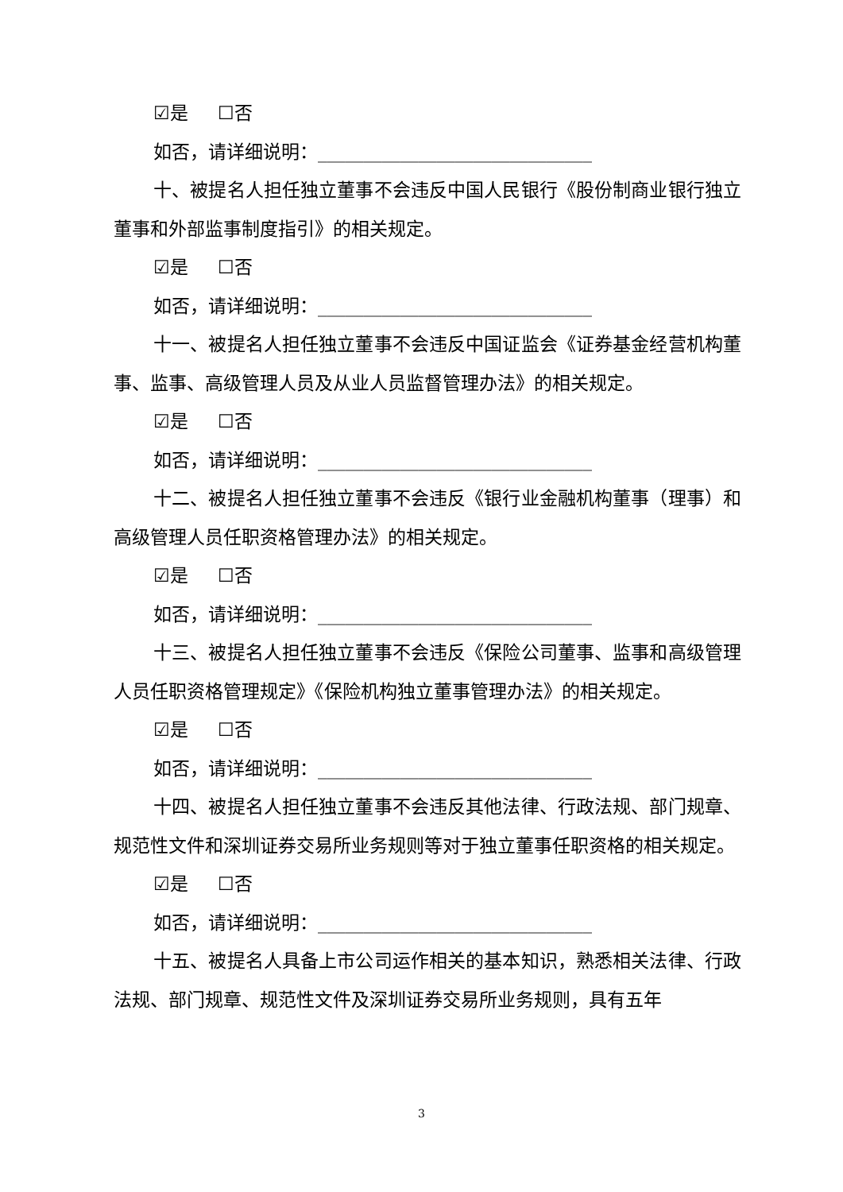☑是 ☐否
如否，请详细说明：______________________________
十、被提名人担任独立董事不会违反中国人民银行《股份制商业银行独立董事和外部监事制度指引》的相关规定。
☑是 ☐否
如否，请详细说明：______________________________
十一、被提名人担任独立董事不会违反中国证监会《证券基金经营机构董事、监事、高级管理人员及从业人员监督管理办法》的相关规定。
☑是 ☐否
如否，请详细说明：______________________________
十二、被提名人担任独立董事不会违反《银行业金融机构董事（理事）和高级管理人员任职资格管理办法》的相关规定。
☑是 ☐否
如否，请详细说明：______________________________
十三、被提名人担任独立董事不会违反《保险公司董事、监事和高级管理人员任职资格管理规定》《保险机构独立董事管理办法》的相关规定。
☑是 ☐否
如否，请详细说明：______________________________
十四、被提名人担任独立董事不会违反其他法律、行政法规、部门规章、规范性文件和深圳证券交易所业务规则等对于独立董事任职资格的相关规定。
☑是 ☐否
如否，请详细说明：______________________________
十五、被提名人具备上市公司运作相关的基本知识，熟悉相关法律、行政法规、部门规章、规范性文件及深圳证券交易所业务规则，具有五年
3